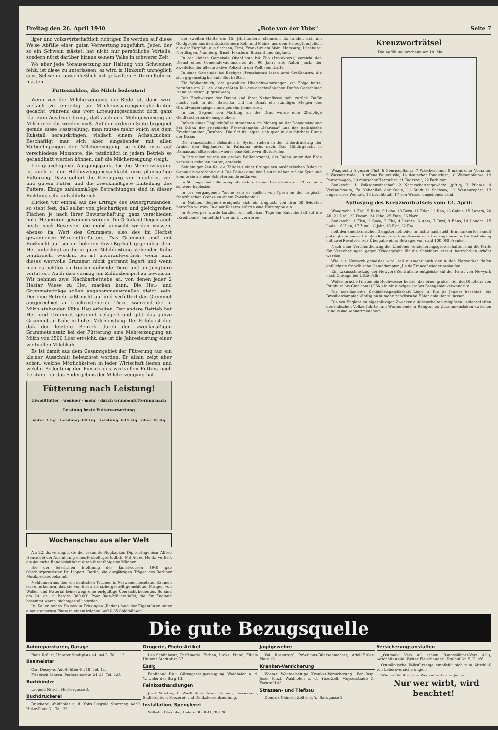Freitag den 26. April 1940 „Bote von der Ybbs" Seite 7
liger und volkswirtschaftlich richtiger. Es werden auf diese Weise Abfälle einer guten Verwertung zugeführt. Jeder, der so ein Schwein mästet, hat nicht nur persönliche Vorteile, sondern nützt darüber hinaus seinem Volke in schwerer Zeit.
Wo aber jede Voraussetzung zur Haltung von Schweinen fehlt, ist diese zu unterlassen, es wird in Hinkunft unmöglich sein, Schweine ausschließlich mit gekauften Futtermitteln zu mästen.
Futterzahlen, die Milch bedeuten!
Wenn von der Milcherzeugung die Rede ist, dann wird vielfach zu einseitig an Milcheinsparungsmöglichkeiten gedacht, während das Wort Erzeugungsschlacht doch ganz klar zum Ausdruck bringt, daß auch eine Mehrgewinnung an Milch erreicht werden muß. Auf der anderen Seite begegnet gerade diese Feststellung, man müsse mehr Milch aus dem Kuhstall herausbringen, vielfach einem Achselzucken. Beschäftigt man sich aber eingehender mit allen Vorbedingungen der Milcherzeugung, so stößt man auf verschiedene Momente, die tatsächlich in jedem Betrieb so gehandhabt werden können, daß die Milcherzeugung steigt.
Der grundlegende Ausgangspunkt für die Mehrerzeugung ist auch in der Milcherzeugungsschlacht eine planmäßige Fütterung. Dazu gehört die Erzeugung von möglichst viel und gutem Futter und die zweckmäßigste Einteilung des Futters. Einige zahlenmäßige Betrachtungen sind in dieser Richtung sehr aufschlußreich.
Blicken wir einmal auf die Erträge des Dauergrünlandes, so steht fest, daß selbst von gleichartigen und gleichgroßen Flächen je nach ihrer Bewirtschaftung ganz verschieden hohe Heuernten gewonnen werden. Im Grünland liegen auch heute noch Reserven, die mobil gemacht werden müssen, ebenso im Wert des Grummets, also des im Herbst gewonnenen Wiesendürrfutters. Das Grummet muß mit Rücksicht auf seinen höheren Eiweißgehalt gegenüber dem Heu unbedingt an die in guter Milchleistung stehenden Kühe verabreicht werden. Es ist unverantwortlich, wenn man dieses wertvolle Grummet nicht getrennt lagert und wenn man es achtlos an trockenstehende Tiere und an Jungtiere verfüttert. Auch dies vermag ein Zahlenbeispiel zu beweisen. Wir nehmen zwei Nachbarbetriebe an, von denen jeder 2 Hektar Wiese zu Heu machen kann. Die Heu- und Grummeterträge sollen angenommenermaßen gleich sein. Der eine Betrieb paßt nicht auf und verfüttert das Grummet ausgerechnet an trockenstehende Tiere, während die in Milch stehenden Kühe Heu erhalten. Der andere Betrieb hat Heu und Grummet getrennt gelagert und gibt das ganze Grummet an Kühe in hoher Milchleistung. Der Erfolg ist der, daß der letztere Betrieb durch den zweckmäßigen Grummeteinsatz bei der Fütterung eine Mehrerzeugung an Milch von 3500 Liter erreicht, das ist die Jahresleistung einer wertvollen Milchkuh.
Es ist damit aus dem Gesamtgebiet der Fütterung nur ein kleiner Ausschnitt beleuchtet worden. Er allein zeigt aber schon, welche Möglichkeiten in jeder Wirtschaft liegen und welche Bedeutung der Einsatz des wertvollen Futters nach Leistung für das Endergebnis der Milcherzeugung hat.
Fütterung nach Leistung!
Eiweißfutter · weniger · mehr · durch Gruppenfütterung nach Leistung beste Futterverwertung
unter 3 Kg · Leistung 3–9 Kg · Leistung 9–15 Kg · über 15 Kg
Wochenschau aus aller Welt
Am 22. ds. verunglückte der bekannte Flugkapitän Diplom-Ingenieur Alfred Henke bei der Ausführung eines Probefluges tödlich. Mit Alfred Henke verliert die deutsche Handelsluftfahrt einen ihrer fähigsten Männer.
Bei der feierlichen Eröffnung der Kunstwochen 1940 gab Oberbürgermeister Dr. Lippert, Berlin, die diesjährigen Träger des Berliner Musikpreises bekannt.
Meldungen aus den von deutschen Truppen in Norwegen besetzten Räumen lassen erkennen, daß die von ihnen als sichergestellt gemeldeten Mengen von Waffen und Material keineswegs eine endgültige Übersicht bedeuten. So sind am 20. ds. in Bergen 380.000 Paar Bata-Militärstiefel, die für England bestimmt waren, sichergestellt worden.
Im Keller seines Hauses in Britzingen (Baden) fand der Eigentümer unter einer steinernen Platte in einem irdenen Gefäß 85 Goldmünzen.
der zweiten Hälfte des 15. Jahrhunderts stammen. Es handelt sich um Goldgulden aus den Erzbistümern Köln und Mainz, aus dem Herzogtum Jülich, aus der Kurpfalz, aus Sachsen, Tirol, Frankfurt am Main, Hamburg, Lüneburg, Nördlingen, Nürnberg, Basel, Flandern, Brabant und England.
In der kleinen Gemeinde Ober-Lhota bei Zlin (Protektorat) versieht den Dienst eines Gemeindewachmannes der 90 Jahre alte Anton Janik, der zweifellos der älteste aktive Polizist in der Welt sein dürfte.
In einer Gemeinde bei Bechyne (Protektorat) leben zwei Großbauern, die sich gegenseitig bis aufs Blut haßten.
Ein Wolkenbruch, der gewaltige Überschwemmungen zur Folge hatte, zerstörte am 21. ds. den größten Teil des altschwäbischen Dorfes Gadschinog Hana bei Nisch (Jugoslawien).
Das Hochwasser der Donau und ihrer Nebenflüsse geht zurück. Dafür macht sich in der Batschka und im Banat ein ständiges Steigen des Grundwasserspiegels unangenehm bemerkbar.
In der Gegend von Marburg an der Drau wurde eine 29köpfige Geldfälscherbande ausgehoben.
Infolge eines Unglücksfalles strandeten am Montag an der Donaumündung bei Sulina der griechische Frachtdampfer „Mariona" und der italienische Frachtdampfer „Bosforo". Die Schiffe legten sich quer in die fahrbare Rinne der Donau.
Die französischen Behörden in Syrien stehen in der Unterdrückung der Araber den Engländern in Palästina nicht nach. Das Militärgericht in Damaskus fällte soeben wieder eine Reihe von Bluturteilen.
In Jerusalem wurde ein großes Waffenarsenal, das Juden unter der Erde versteckt gehalten hatten, entdeckt.
Seit einiger Zeit fiel die Tätigkeit einer Gruppe von ausländischen Juden in Genua als verdächtig auf. Die Polizei ging den Leuten näher auf die Spur und konnte sie als eine Schieberbande entlarven.
In St. Leger bei Lille ereignete sich auf einer Landstraße am 23. ds. eine schwere Explosion.
In der vergangenen Woche kam es südlich von Ypern an der belgisch-französischen Grenze zu einem Zwischenfall.
In Malines (Belgien) ereignete sich ein Unglück, von dem 50 Soldaten betroffen wurden. In einer Kaserne stürzte eine Holztreppe ein.
In Antwerpen wurde kürzlich am hellichten Tage ein Raubüberfall auf die „Kreditbank" ausgeführt, der an Unverfroren-
Kreuzworträtsel
Die Auflösung erscheint am 10. Mai.
Waagrecht: 5 großer Fluß, 6 Gemüsepflanze, 7 Wäscheschnur, 8 männlicher Vorname, 9 Wasserstrudel, 10 offene Feuerstelle, 14 deutscher Tondichter, 18 Wiesenpflanze, 19 Panzerwagen, 20 römischer Herrscher, 21 Tageszeit, 22 Farbiger.
Senkrecht: 1. Volksgemeinschaft, 2 Nachtschattengewächs (giftig), 3 Pflanze, 4 Verkaufsraum, 7a Nebenfluß der Saale, 11 Stadt in Sachsen, 12 Westeuropäer, 13 ungarischer Weinort, 15 Leuchtstoff, 17 von Wasser umgebenes Land.
Auflösung des Kreuzworträtsels vom 12. April:
Waagrecht: 1 Esel, 5 Rabe, 9 Lohe, 10 Bern, 11 Eder, 12 Ren, 13 Calais, 15 Luzern, 20 Ali, 21 Deal, 23 Damm, 24 Otho, 25 Ente, 26 Narr.
Senkrecht: 1 Elen, 2 Soda, 3 Ehe, 4 Lerche, 6 Aera, 7 Brei, 8 Enns, 14 London, 15 Lade, 16 Ulan, 17 Zimt, 18 Jahr, 19 Flor, 22 Eta.
heit den amerikanischen Gangstermethoden in nichts nachsteht. Ein maskierter Bandit gelangte unbemerkt in den Raum des Hauptkassiers und zwang diesen unter Bedrohung mit zwei Revolvern zur Übergabe eines Betrages von rund 100.000 Franken.
Nach einer Veröffentlichung der Londoner Versicherungsgesellschaften sind die Tarife für Versicherungen gegen Kriegsgefahr für die Schiffahrt erneut beträchtlich erhöht worden.
Wie aus Newyork gemeldet wird, soll nunmehr auch der in den Newyorker Hafen geflüchtete französische Ozeandampfer „Ile de France" wieder auslaufen.
Ein Luxusschnellzug der Newyork-Zentrallinie entgleiste auf der Fahrt von Newyork nach Chikago bei Little-Falls.
Wolkenbrüche führten ein Hochwasser herbei, das einen großen Teil des Ohiotales von Pittsburg bis Cincinnati (USA.) in ein einziges großes Seengebiet verwandelte.
Die brasilianische Schiffahrtsgesellschaft Lloyd in Rio de Janeiro beschloß, die Brasiliendampfer künftig nicht mehr französische Häfen anlaufen zu lassen.
Die von England zu eigennützigen Zwecken aufgestachelten religiösen Leidenschaften des indischen Volkes führten am Wochenende in Rangoon zu Zusammenstößen zwischen Hindus und Mohammedanern.
Die gute Bezugsquelle
Autoreparaturen, Garage
Hans Kröller, Unterer Stadtplatz 44 und 3, Tel. 113.
Baumeister
Carl Deseyve, Adolf-Hitler-Pl. 18, Tel. 12.
Friedrich Schren, Pocksteinerstr. 24–26, Tel. 125.
Buchbinder
Leopold Nitsch, Hörtlergasse 3.
Buchdruckerei
Druckerei Waidhofen a. d. Ybbs Leopold Stummer, Adolf-Hitler-Platz 31. Tel. 35.
Drogerie, Photo-Artikel
Leo Schönheinz, Parfümerie, Farben, Lacke, Pinsel, Filiale Unterer Stadtplatz 37.
Essig
Ferdinand Pfau, Gärungsessigerzeugung, Waidhofen a. d. Y., Unter der Burg 13.
Feinkosthandlungen
Josef Wuchse, 1. Waidhofner Käse-, Salami-, Konserven-, Südfrüchten-, Spezerei- und Delikatessenhandlung.
Installation, Spenglerei
Wilhelm Blaschko, Untere Stadt 41, Tel. 96.
Jagdgewehre
Val. Rosenzopf, Präzisions-Büchsenmacher, Adolf-Hitler-Platz 16.
Kranken-Versicherung
Wiener Wechselseitige Kranken-Versicherung, Bez.-Insp. Josef Kinzl, Waidhofen a. d. Ybbs-Zell, Moysesstraße 5. Fernruf 143.
Strassen- und Tiefbau
Dominik Cainelli, Zell a. d. Y., Sandgasse 2.
Versicherungsanstalten
„Ostmark" Vers. AG. (ehem. Bundesländer-Vers. AG.), Geschäftsstelle: Walter Fleischanderl, Kraihof Nr. 5, T. 166.
Ostmärkische Volksfürsorge empfiehlt sich zum Abschluß von Lebensversicherungen.
Wiener Städtische — Wechselseitige — Janus.
Nur wer wirbt, wird beachtet!